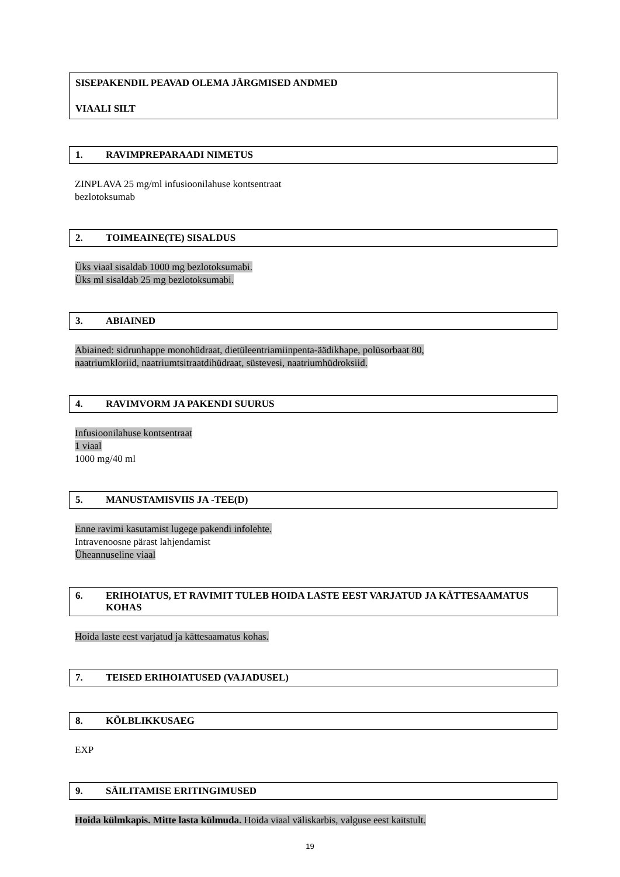SISEPAKENDIL PEAVAD OLEMA JÄRGMISED ANDMED
VIAALI SILT
1. RAVIMPREPARAADI NIMETUS
ZINPLAVA 25 mg/ml infusioonilahuse kontsentraat
bezlotoksumab
2. TOIMEAINE(TE) SISALDUS
Üks viaal sisaldab 1000 mg bezlotoksumabi.
Üks ml sisaldab 25 mg bezlotoksumabi.
3. ABIAINED
Abiained: sidrunhappe monohüdraat, dietüleentriamiinpenta-äädikhape, polüsorbaat 80,
naatriumkloriid, naatriumtsitraatdihüdraat, süstevesi, naatriumhüdroksiid.
4. RAVIMVORM JA PAKENDI SUURUS
Infusioonilahuse kontsentraat
1 viaal
1000 mg/40 ml
5. MANUSTAMISVIIS JA -TEE(D)
Enne ravimi kasutamist lugege pakendi infolehte.
Intravenoosne pärast lahjendamist
Üheannuseline viaal
6. ERIHOIATUS, ET RAVIMIT TULEB HOIDA LASTE EEST VARJATUD JA KÄTTESAAMATUS KOHAS
Hoida laste eest varjatud ja kättesaamatus kohas.
7. TEISED ERIHOIATUSED (VAJADUSEL)
8. KÕLBLIKKUSAEG
EXP
9. SÄILITAMISE ERITINGIMUSED
Hoida külmkapis. Mitte lasta külmuda. Hoida viaal väliskarbis, valguse eest kaitstult.
19